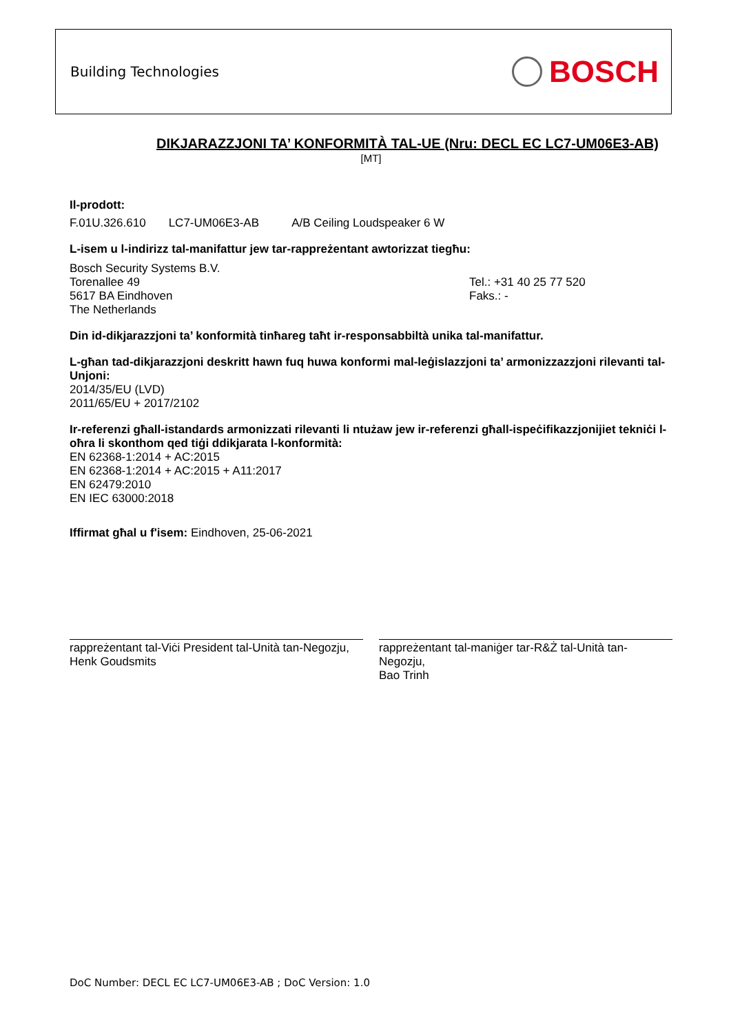Building Technologies BOSCH
DIKJARAZZJONI TA’ KONFORMITÀ TAL-UE (Nru: DECL EC LC7-UM06E3-AB)
[MT]
Il-prodott:
F.01U.326.610 LC7-UM06E3-AB A/B Ceiling Loudspeaker 6 W
L-isem u l-indirizz tal-manifattur jew tar-rappreżentant awtorizzat tiegħu:
Bosch Security Systems B.V.
Torenallee 49
5617 BA Eindhoven
The Netherlands
Tel.: +31 40 25 77 520
Faks.: -
Din id-dikjarazzjoni ta’ konformità tinħareg taħt ir-responsabbiltà unika tal-manifattur.
L-għan tad-dikjarazzjoni deskritt hawn fuq huwa konformi mal-leġislazzjoni ta’ armonizzazzjoni rilevanti tal-Unjoni:
2014/35/EU (LVD)
2011/65/EU + 2017/2102
Ir-referenzi għall-istandards armonizzati rilevanti li ntużaw jew ir-referenzi għall-ispeċifikazzjonijiet tekniċi l-oħra li skonthom qed tiġi ddikjarata l-konformità:
EN 62368-1:2014 + AC:2015
EN 62368-1:2014 + AC:2015 + A11:2017
EN 62479:2010
EN IEC 63000:2018
Iffirmat għal u f'isem: Eindhoven, 25-06-2021
rappreżentant tal-Viċi President tal-Unità tan-Negozju,
Henk Goudsmits
rappreżentant tal-maniġer tar-R&Ż tal-Unità tan-Negozju,
Bao Trinh
DoC Number: DECL EC LC7-UM06E3-AB ; DoC Version: 1.0